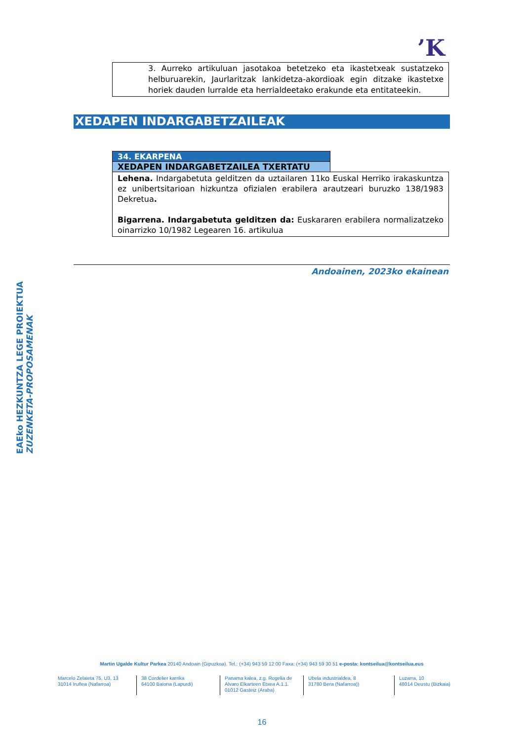’K
3. Aurreko artikuluan jasotakoa betetzeko eta ikastetxeak sustatzeko helburuarekin, Jaurlaritzak lankidetza-akordioak egin ditzake ikastetxe horiek dauden lurralde eta herrialdeetako erakunde eta entitateekin.
XEDAPEN INDARGABETZAILEAK
| 34. EKARPENA | |
| XEDAPEN INDARGABETZAILEA TXERTATU | |
| Lehena. Indargabetuta gelditzen da uztailaren 11ko Euskal Herriko irakaskuntza ez unibertsitarioan hizkuntza ofizialen erabilera arautzeari buruzko 138/1983 Dekretua . Bigarrena. Indargabetuta gelditzen da: Euskararen erabilera normalizatzeko oinarrizko 10/1982 Legearen 16. artikulua | |
Andoainen, 2023ko ekainean
EAEko HEZKUNTZA LEGE PROIEKTUA
ZUZENKETA-PROPOSAMENAK
Martin Ugalde Kultur Parkea 20140 Andoain (Gipuzkoa). Tel.: (+34) 943 59 12 00 Faxa: (+34) 943 59 30 51 e-posta: kontseilua@kontseilua.eus
Marcelo Zelaieta 75, U3, 13
31014 Iruñea (Nafarroa)
38 Cordelier karrika
64100 Baiona (Lapurdi)
Panama kalea, z.g. Rogelia de Alvaro Elkarteen Etxea A.1.1.
01012 Gasteiz (Araba)
Ubela industrialdea, 8
31780 Bera (Nafarroa))
Luzarra, 10
48014 Deustu (Bizkaia)
16